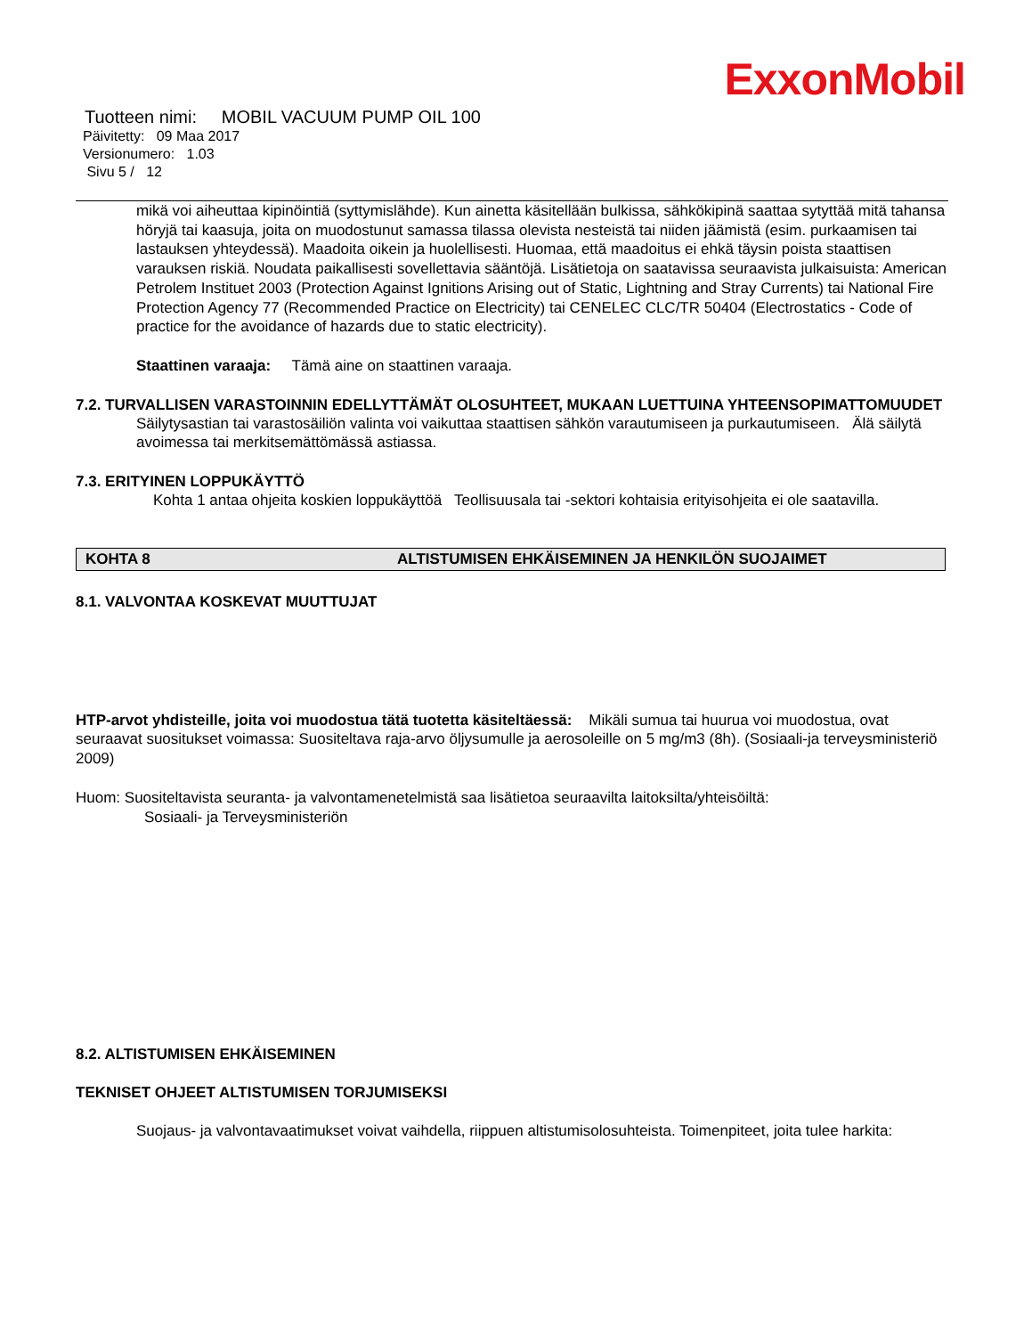ExxonMobil
Tuotteen nimi: MOBIL VACUUM PUMP OIL 100
Päivitetty: 09 Maa 2017
Versionumero: 1.03
Sivu 5 / 12
mikä voi aiheuttaa kipinöintiä (syttymislähde). Kun ainetta käsitellään bulkissa, sähkökipinä saattaa sytyttää mitä tahansa höryjä tai kaasuja, joita on muodostunut samassa tilassa olevista nesteistä tai niiden jäämistä (esim. purkaamisen tai lastauksen yhteydessä). Maadoita oikein ja huolellisesti. Huomaa, että maadoitus ei ehkä täysin poista staattisen varauksen riskiä. Noudata paikallisesti sovellettavia sääntöjä. Lisätietoja on saatavissa seuraavista julkaisuista: American Petrolem Instituet 2003 (Protection Against Ignitions Arising out of Static, Lightning and Stray Currents) tai National Fire Protection Agency 77 (Recommended Practice on Electricity) tai CENELEC CLC/TR 50404 (Electrostatics - Code of practice for the avoidance of hazards due to static electricity).
Staattinen varaaja: Tämä aine on staattinen varaaja.
7.2. TURVALLISEN VARASTOINNIN EDELLYTTÄMÄT OLOSUHTEET, MUKAAN LUETTUINA YHTEENSOPIMATTOMUUDET
Säilytysastian tai varastosäiliön valinta voi vaikuttaa staattisen sähkön varautumiseen ja purkautumiseen. Älä säilytä avoimessa tai merkitsemättömässä astiassa.
7.3. ERITYINEN LOPPUKÄYTTÖ
Kohta 1 antaa ohjeita koskien loppukäyttöä Teollisuusala tai -sektori kohtaisia erityisohjeita ei ole saatavilla.
KOHTA 8 ALTISTUMISEN EHKÄISEMINEN JA HENKILÖN SUOJAIMET
8.1. VALVONTAA KOSKEVAT MUUTTUJAT
HTP-arvot yhdisteille, joita voi muodostua tätä tuotetta käsiteltäessä: Mikäli sumua tai huurua voi muodostua, ovat seuraavat suositukset voimassa: Suositeltava raja-arvo öljysumulle ja aerosoleille on 5 mg/m3 (8h). (Sosiaali-ja terveysministeriö 2009)
Huom: Suositeltavista seuranta- ja valvontamenetelmistä saa lisätietoa seuraavilta laitoksilta/yhteisöiltä:
Sosiaali- ja Terveysministeriön
8.2. ALTISTUMISEN EHKÄISEMINEN
TEKNISET OHJEET ALTISTUMISEN TORJUMISEKSI
Suojaus- ja valvontavaatimukset voivat vaihdella, riippuen altistumisolosuhteista. Toimenpiteet, joita tulee harkita: